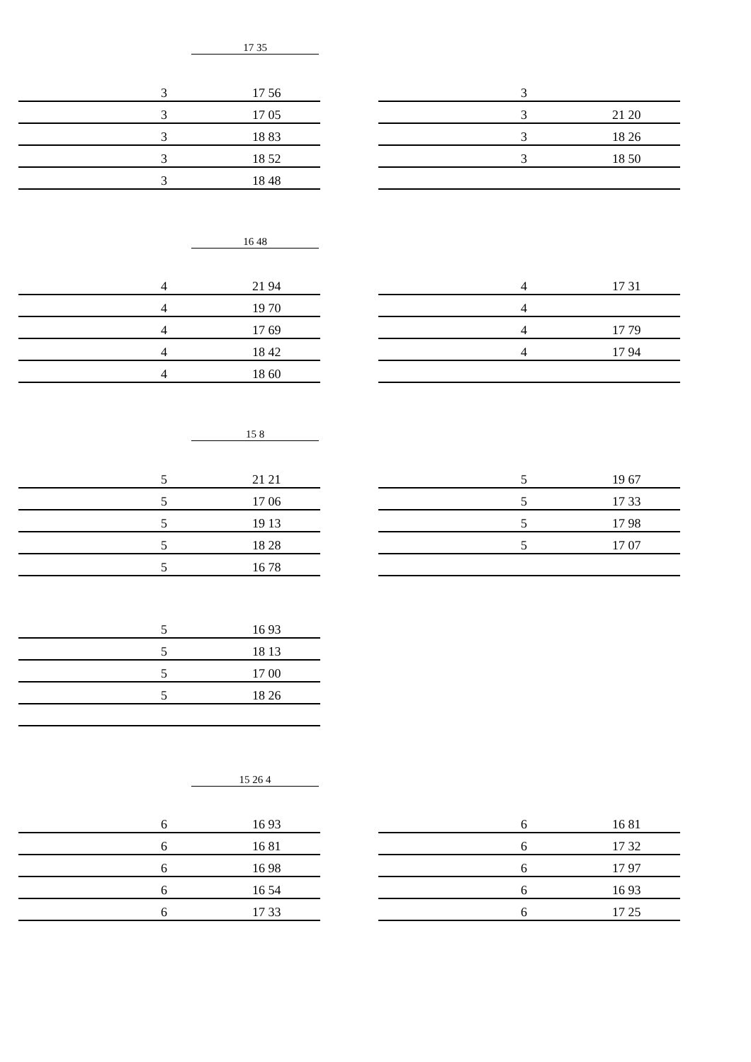17 35
| 3 | 17 56 |
| 3 | 17 05 |
| 3 | 18 83 |
| 3 | 18 52 |
| 3 | 18 48 |
| 3 | |
| 3 | 21 20 |
| 3 | 18 26 |
| 3 | 18 50 |
16 48
| 4 | 21 94 |
| 4 | 19 70 |
| 4 | 17 69 |
| 4 | 18 42 |
| 4 | 18 60 |
| 4 | 17 31 |
| 4 | |
| 4 | 17 79 |
| 4 | 17 94 |
15 8
| 5 | 21 21 |
| 5 | 17 06 |
| 5 | 19 13 |
| 5 | 18 28 |
| 5 | 16 78 |
| 5 | 19 67 |
| 5 | 17 33 |
| 5 | 17 98 |
| 5 | 17 07 |
| 5 | 16 93 |
| 5 | 18 13 |
| 5 | 17 00 |
| 5 | 18 26 |
15 26 4
| 6 | 16 93 |
| 6 | 16 81 |
| 6 | 16 98 |
| 6 | 16 54 |
| 6 | 17 33 |
| 6 | 16 81 |
| 6 | 17 32 |
| 6 | 17 97 |
| 6 | 16 93 |
| 6 | 17 25 |